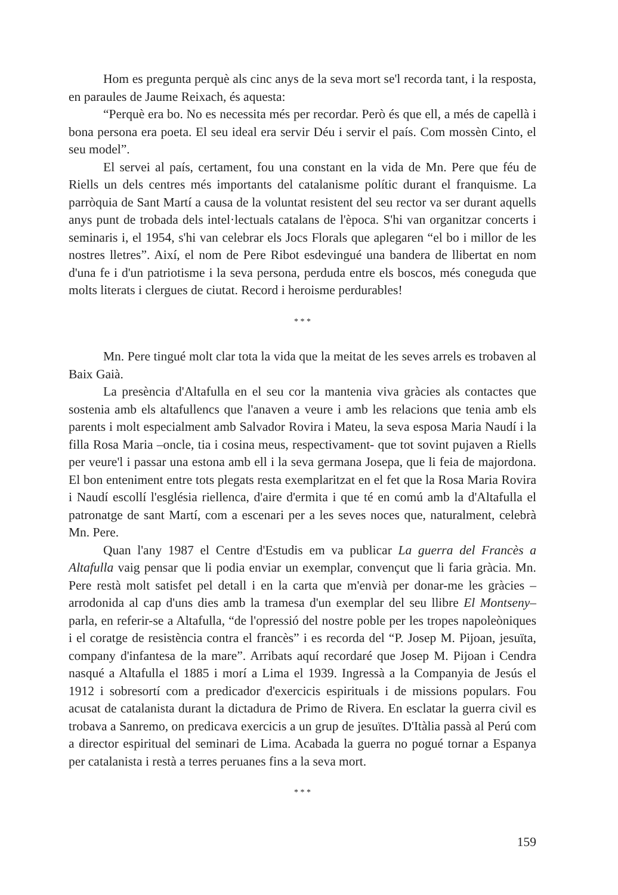Hom es pregunta perquè als cinc anys de la seva mort se'l recorda tant, i la resposta, en paraules de Jaume Reixach, és aquesta:
“Perquè era bo. No es necessita més per recordar. Però és que ell, a més de capellà i bona persona era poeta. El seu ideal era servir Déu i servir el país. Com mossèn Cinto, el seu model”.
El servei al país, certament, fou una constant en la vida de Mn. Pere que féu de Riells un dels centres més importants del catalanisme polític durant el franquisme. La parròquia de Sant Martí a causa de la voluntat resistent del seu rector va ser durant aquells anys punt de trobada dels intel·lectuals catalans de l'època. S'hi van organitzar concerts i seminaris i, el 1954, s'hi van celebrar els Jocs Florals que aplegaren “el bo i millor de les nostres lletres”. Així, el nom de Pere Ribot esdevingué una bandera de llibertat en nom d'una fe i d'un patriotisme i la seva persona, perduda entre els boscos, més coneguda que molts literats i clergues de ciutat. Record i heroisme perdurables!
* * *
Mn. Pere tingué molt clar tota la vida que la meitat de les seves arrels es trobaven al Baix Gaià.
La presència d'Altafulla en el seu cor la mantenia viva gràcies als contactes que sostenia amb els altafullencs que l'anaven a veure i amb les relacions que tenia amb els parents i molt especialment amb Salvador Rovira i Mateu, la seva esposa Maria Naudí i la filla Rosa Maria –oncle, tia i cosina meus, respectivament- que tot sovint pujaven a Riells per veure'l i passar una estona amb ell i la seva germana Josepa, que li feia de majordona. El bon enteniment entre tots plegats resta exemplaritzat en el fet que la Rosa Maria Rovira i Naudí escollí l'església riellenca, d'aire d'ermita i que té en comú amb la d'Altafulla el patronatge de sant Martí, com a escenari per a les seves noces que, naturalment, celebrà Mn. Pere.
Quan l'any 1987 el Centre d'Estudis em va publicar La guerra del Francès a Altafulla vaig pensar que li podia enviar un exemplar, convençut que li faria gràcia. Mn. Pere restà molt satisfet pel detall i en la carta que m'envià per donar-me les gràcies –arrodonida al cap d'uns dies amb la tramesa d'un exemplar del seu llibre El Montseny– parla, en referir-se a Altafulla, “de l'opressió del nostre poble per les tropes napoleòniques i el coratge de resistència contra el francès” i es recorda del “P. Josep M. Pijoan, jesuïta, company d'infantesa de la mare”. Arribats aquí recordaré que Josep M. Pijoan i Cendra nasqué a Altafulla el 1885 i morí a Lima el 1939. Ingressà a la Companyia de Jesús el 1912 i sobresortí com a predicador d'exercicis espirituals i de missions populars. Fou acusat de catalanista durant la dictadura de Primo de Rivera. En esclatar la guerra civil es trobava a Sanremo, on predicava exercicis a un grup de jesuïtes. D'Itàlia passà al Perú com a director espiritual del seminari de Lima. Acabada la guerra no pogué tornar a Espanya per catalanista i restà a terres peruanes fins a la seva mort.
* * *
159